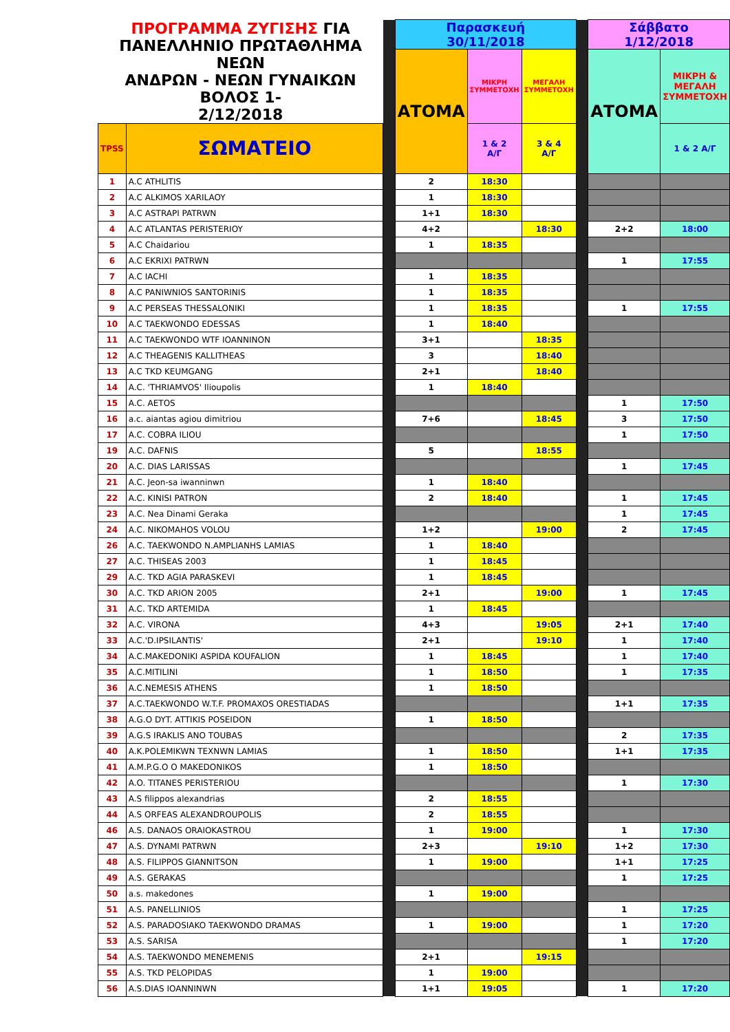| ΠΡΟΓΡΑΜΜΑ ΖΥΓΙΣΗΣ ΓΙΑ ΠΑΝΕΛΛΗΝΙΟ ΠΡΩΤΑΘΛΗΜΑ ΝΕΩΝ ΑΝΔΡΩΝ - ΝΕΩΝ ΓΥΝΑΙΚΩΝ ΒΟΛΟΣ 1- 2/12/2018 | | | Παρασκευή 30/11/2018 | | | | Σάββατο 1/12/2018 | |
| --- | --- | --- | --- | --- | --- | --- | --- | --- |
| | | | ΑΤΟΜΑ | ΜΙΚΡΗ ΣΥΜΜΕΤΟΧΗ | ΜΕΓΑΛΗ ΣΥΜΜΕΤΟΧΗ | | ΑΤΟΜΑ | ΜΙΚΡΗ & ΜΕΓΑΛΗ ΣΥΜΜΕΤΟΧΗ |
| TPSS | ΣΩΜΑΤΕΙΟ | | | 1 & 2 Α/Γ | 3 & 4 Α/Γ | | | 1 & 2 Α/Γ |
| 1 | A.C ATHLITIS | | 2 | 18:30 | | | | |
| 2 | A.C ALKIMOS XARILAOY | | 1 | 18:30 | | | | |
| 3 | A.C ASTRAPI PATRWN | | 1+1 | 18:30 | | | | |
| 4 | A.C ATLANTAS PERISTERIOY | | 4+2 | | 18:30 | | 2+2 | 18:00 |
| 5 | A.C Chaidariou | | 1 | 18:35 | | | | |
| 6 | A.C EKRIXI PATRWN | | | | | | 1 | 17:55 |
| 7 | A.C IACHI | | 1 | 18:35 | | | | |
| 8 | A.C PANIWNIOS SANTORINIS | | 1 | 18:35 | | | | |
| 9 | A.C PERSEAS THESSALONIKI | | 1 | 18:35 | | | 1 | 17:55 |
| 10 | A.C TAEKWONDO EDESSAS | | 1 | 18:40 | | | | |
| 11 | A.C TAEKWONDO WTF IOANNINON | | 3+1 | | 18:35 | | | |
| 12 | A.C THEAGENIS KALLITHEAS | | 3 | | 18:40 | | | |
| 13 | A.C TKD KEUMGANG | | 2+1 | | 18:40 | | | |
| 14 | A.C. 'THRIAMVOS' Ilioupolis | | 1 | 18:40 | | | | |
| 15 | A.C. AETOS | | | | | | 1 | 17:50 |
| 16 | a.c. aiantas agiou dimitriou | | 7+6 | | 18:45 | | 3 | 17:50 |
| 17 | A.C. COBRA ILIOU | | | | | | 1 | 17:50 |
| 19 | A.C. DAFNIS | | 5 | | 18:55 | | | |
| 20 | A.C. DIAS LARISSAS | | | | | | 1 | 17:45 |
| 21 | A.C. Jeon-sa iwanninwn | | 1 | 18:40 | | | | |
| 22 | A.C. KINISI PATRON | | 2 | 18:40 | | | 1 | 17:45 |
| 23 | A.C. Nea Dinami Geraka | | | | | | 1 | 17:45 |
| 24 | A.C. NIKOMAHOS VOLOU | | 1+2 | | 19:00 | | 2 | 17:45 |
| 26 | A.C. TAEKWONDO N.AMPLIANHS LAMIAS | | 1 | 18:40 | | | | |
| 27 | A.C. THISEAS 2003 | | 1 | 18:45 | | | | |
| 29 | A.C. TKD AGIA PARASKEVI | | 1 | 18:45 | | | | |
| 30 | A.C. TKD ARION 2005 | | 2+1 | | 19:00 | | 1 | 17:45 |
| 31 | A.C. TKD ARTEMIDA | | 1 | 18:45 | | | | |
| 32 | A.C. VIRONA | | 4+3 | | 19:05 | | 2+1 | 17:40 |
| 33 | A.C.'D.IPSILANTIS' | | 2+1 | | 19:10 | | 1 | 17:40 |
| 34 | A.C.MAKEDONIKI ASPIDA KOUFALION | | 1 | 18:45 | | | 1 | 17:40 |
| 35 | A.C.MITILINI | | 1 | 18:50 | | | 1 | 17:35 |
| 36 | A.C.NEMESIS ATHENS | | 1 | 18:50 | | | | |
| 37 | A.C.TAEKWONDO W.T.F. PROMAXOS ORESTIADAS | | | | | | 1+1 | 17:35 |
| 38 | A.G.O DYT. ATTIKIS POSEIDON | | 1 | 18:50 | | | | |
| 39 | A.G.S IRAKLIS ANO TOUBAS | | | | | | 2 | 17:35 |
| 40 | A.K.POLEMIKWN TEXNWN LAMIAS | | 1 | 18:50 | | | 1+1 | 17:35 |
| 41 | A.M.P.G.O O MAKEDONIKOS | | 1 | 18:50 | | | | |
| 42 | A.O. TITANES PERISTERIOU | | | | | | 1 | 17:30 |
| 43 | A.S filippos alexandrias | | 2 | 18:55 | | | | |
| 44 | A.S ORFEAS ALEXANDROUPOLIS | | 2 | 18:55 | | | | |
| 46 | A.S. DANAOS ORAIOKASTROU | | 1 | 19:00 | | | 1 | 17:30 |
| 47 | A.S. DYNAMI PATRWN | | 2+3 | | 19:10 | | 1+2 | 17:30 |
| 48 | A.S. FILIPPOS GIANNITSON | | 1 | 19:00 | | | 1+1 | 17:25 |
| 49 | A.S. GERAKAS | | | | | | 1 | 17:25 |
| 50 | a.s. makedones | | 1 | 19:00 | | | | |
| 51 | A.S. PANELLINIOS | | | | | | 1 | 17:25 |
| 52 | A.S. PARADOSIAKO TAEKWONDO DRAMAS | | 1 | 19:00 | | | 1 | 17:20 |
| 53 | A.S. SARISA | | | | | | 1 | 17:20 |
| 54 | A.S. TAEKWONDO MENEMENIS | | 2+1 | | 19:15 | | | |
| 55 | A.S. TKD PELOPIDAS | | 1 | 19:00 | | | | |
| 56 | A.S.DIAS IOANNINWN | | 1+1 | 19:05 | | | 1 | 17:20 |